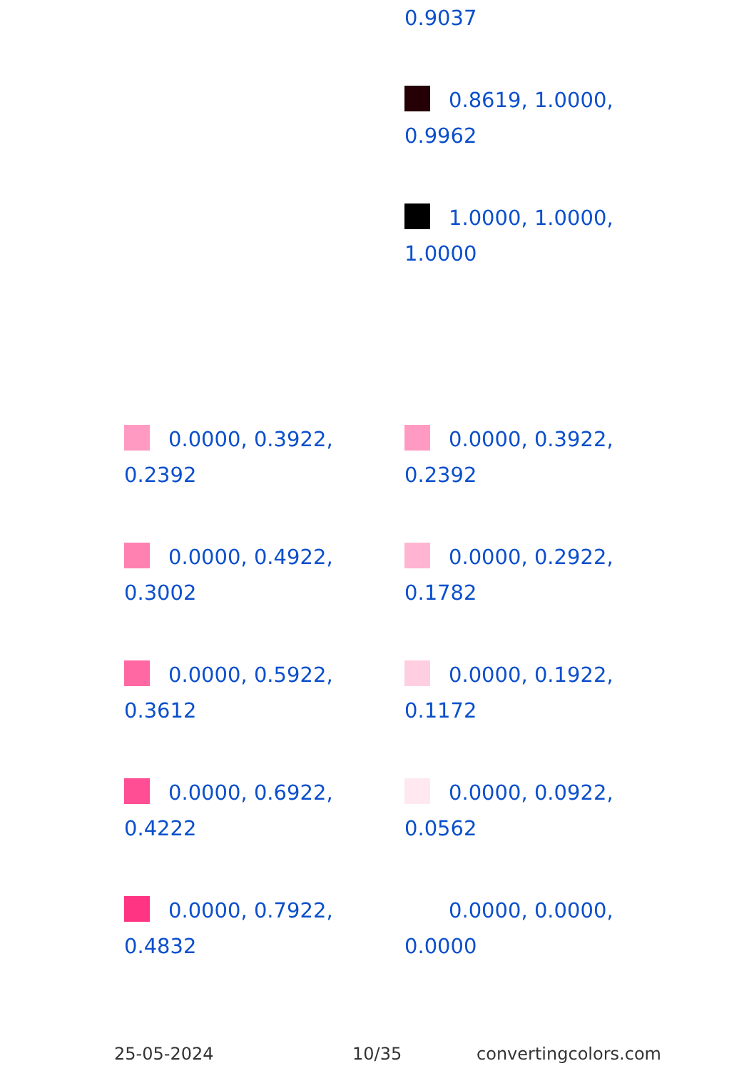0.9037
0.8619, 1.0000, 0.9962
1.0000, 1.0000, 1.0000
0.0000, 0.3922, 0.2392
0.0000, 0.3922, 0.2392
0.0000, 0.4922, 0.3002
0.0000, 0.2922, 0.1782
0.0000, 0.5922, 0.3612
0.0000, 0.1922, 0.1172
0.0000, 0.6922, 0.4222
0.0000, 0.0922, 0.0562
0.0000, 0.7922, 0.4832
0.0000, 0.0000, 0.0000
25-05-2024 10/35 convertingcolors.com